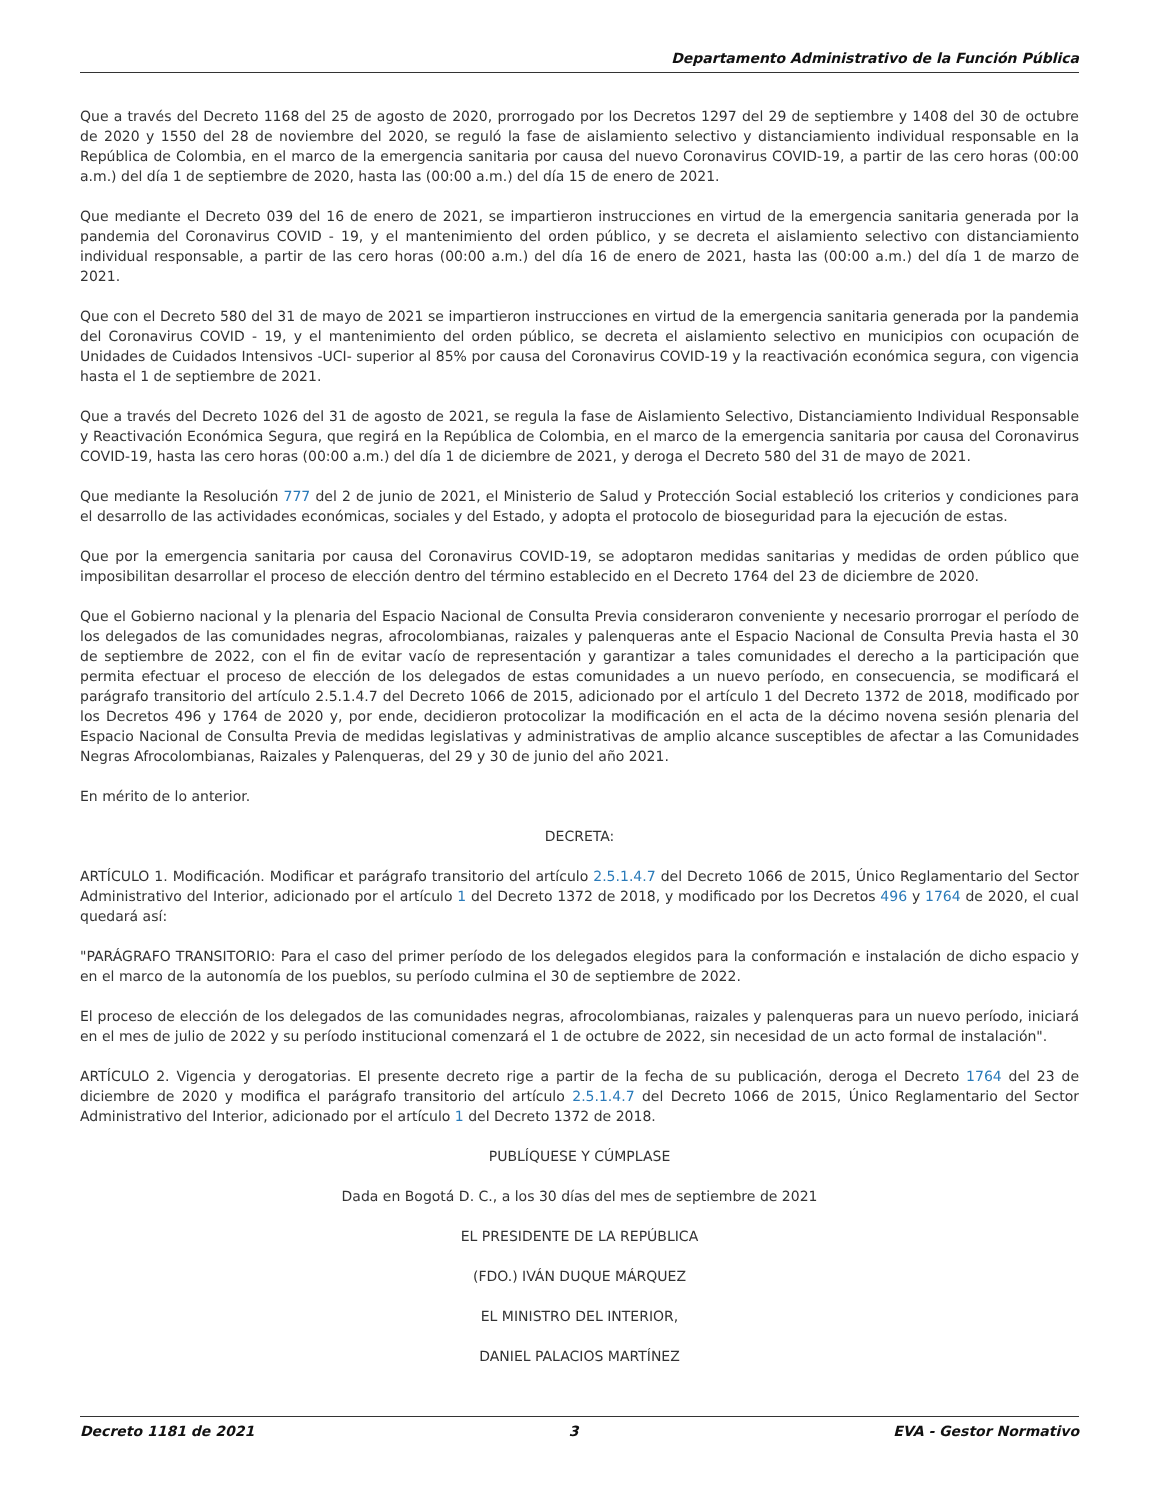Departamento Administrativo de la Función Pública
Que a través del Decreto 1168 del 25 de agosto de 2020, prorrogado por los Decretos 1297 del 29 de septiembre y 1408 del 30 de octubre de 2020 y 1550 del 28 de noviembre del 2020, se reguló la fase de aislamiento selectivo y distanciamiento individual responsable en la República de Colombia, en el marco de la emergencia sanitaria por causa del nuevo Coronavirus COVID-19, a partir de las cero horas (00:00 a.m.) del día 1 de septiembre de 2020, hasta las (00:00 a.m.) del día 15 de enero de 2021.
Que mediante el Decreto 039 del 16 de enero de 2021, se impartieron instrucciones en virtud de la emergencia sanitaria generada por la pandemia del Coronavirus COVID - 19, y el mantenimiento del orden público, y se decreta el aislamiento selectivo con distanciamiento individual responsable, a partir de las cero horas (00:00 a.m.) del día 16 de enero de 2021, hasta las (00:00 a.m.) del día 1 de marzo de 2021.
Que con el Decreto 580 del 31 de mayo de 2021 se impartieron instrucciones en virtud de la emergencia sanitaria generada por la pandemia del Coronavirus COVID - 19, y el mantenimiento del orden público, se decreta el aislamiento selectivo en municipios con ocupación de Unidades de Cuidados Intensivos -UCI- superior al 85% por causa del Coronavirus COVID-19 y la reactivación económica segura, con vigencia hasta el 1 de septiembre de 2021.
Que a través del Decreto 1026 del 31 de agosto de 2021, se regula la fase de Aislamiento Selectivo, Distanciamiento Individual Responsable y Reactivación Económica Segura, que regirá en la República de Colombia, en el marco de la emergencia sanitaria por causa del Coronavirus COVID-19, hasta las cero horas (00:00 a.m.) del día 1 de diciembre de 2021, y deroga el Decreto 580 del 31 de mayo de 2021.
Que mediante la Resolución 777 del 2 de junio de 2021, el Ministerio de Salud y Protección Social estableció los criterios y condiciones para el desarrollo de las actividades económicas, sociales y del Estado, y adopta el protocolo de bioseguridad para la ejecución de estas.
Que por la emergencia sanitaria por causa del Coronavirus COVID-19, se adoptaron medidas sanitarias y medidas de orden público que imposibilitan desarrollar el proceso de elección dentro del término establecido en el Decreto 1764 del 23 de diciembre de 2020.
Que el Gobierno nacional y la plenaria del Espacio Nacional de Consulta Previa consideraron conveniente y necesario prorrogar el período de los delegados de las comunidades negras, afrocolombianas, raizales y palenqueras ante el Espacio Nacional de Consulta Previa hasta el 30 de septiembre de 2022, con el fin de evitar vacío de representación y garantizar a tales comunidades el derecho a la participación que permita efectuar el proceso de elección de los delegados de estas comunidades a un nuevo período, en consecuencia, se modificará el parágrafo transitorio del artículo 2.5.1.4.7 del Decreto 1066 de 2015, adicionado por el artículo 1 del Decreto 1372 de 2018, modificado por los Decretos 496 y 1764 de 2020 y, por ende, decidieron protocolizar la modificación en el acta de la décimo novena sesión plenaria del Espacio Nacional de Consulta Previa de medidas legislativas y administrativas de amplio alcance susceptibles de afectar a las Comunidades Negras Afrocolombianas, Raizales y Palenqueras, del 29 y 30 de junio del año 2021.
En mérito de lo anterior.
DECRETA:
ARTÍCULO 1. Modificación. Modificar et parágrafo transitorio del artículo 2.5.1.4.7 del Decreto 1066 de 2015, Único Reglamentario del Sector Administrativo del Interior, adicionado por el artículo 1 del Decreto 1372 de 2018, y modificado por los Decretos 496 y 1764 de 2020, el cual quedará así:
"PARÁGRAFO TRANSITORIO: Para el caso del primer período de los delegados elegidos para la conformación e instalación de dicho espacio y en el marco de la autonomía de los pueblos, su período culmina el 30 de septiembre de 2022.
El proceso de elección de los delegados de las comunidades negras, afrocolombianas, raizales y palenqueras para un nuevo período, iniciará en el mes de julio de 2022 y su período institucional comenzará el 1 de octubre de 2022, sin necesidad de un acto formal de instalación".
ARTÍCULO 2. Vigencia y derogatorias. El presente decreto rige a partir de la fecha de su publicación, deroga el Decreto 1764 del 23 de diciembre de 2020 y modifica el parágrafo transitorio del artículo 2.5.1.4.7 del Decreto 1066 de 2015, Único Reglamentario del Sector Administrativo del Interior, adicionado por el artículo 1 del Decreto 1372 de 2018.
PUBLÍQUESE Y CÚMPLASE
Dada en Bogotá D. C., a los 30 días del mes de septiembre de 2021
EL PRESIDENTE DE LA REPÚBLICA
(FDO.) IVÁN DUQUE MÁRQUEZ
EL MINISTRO DEL INTERIOR,
DANIEL PALACIOS MARTÍNEZ
Decreto 1181 de 2021 3 EVA - Gestor Normativo